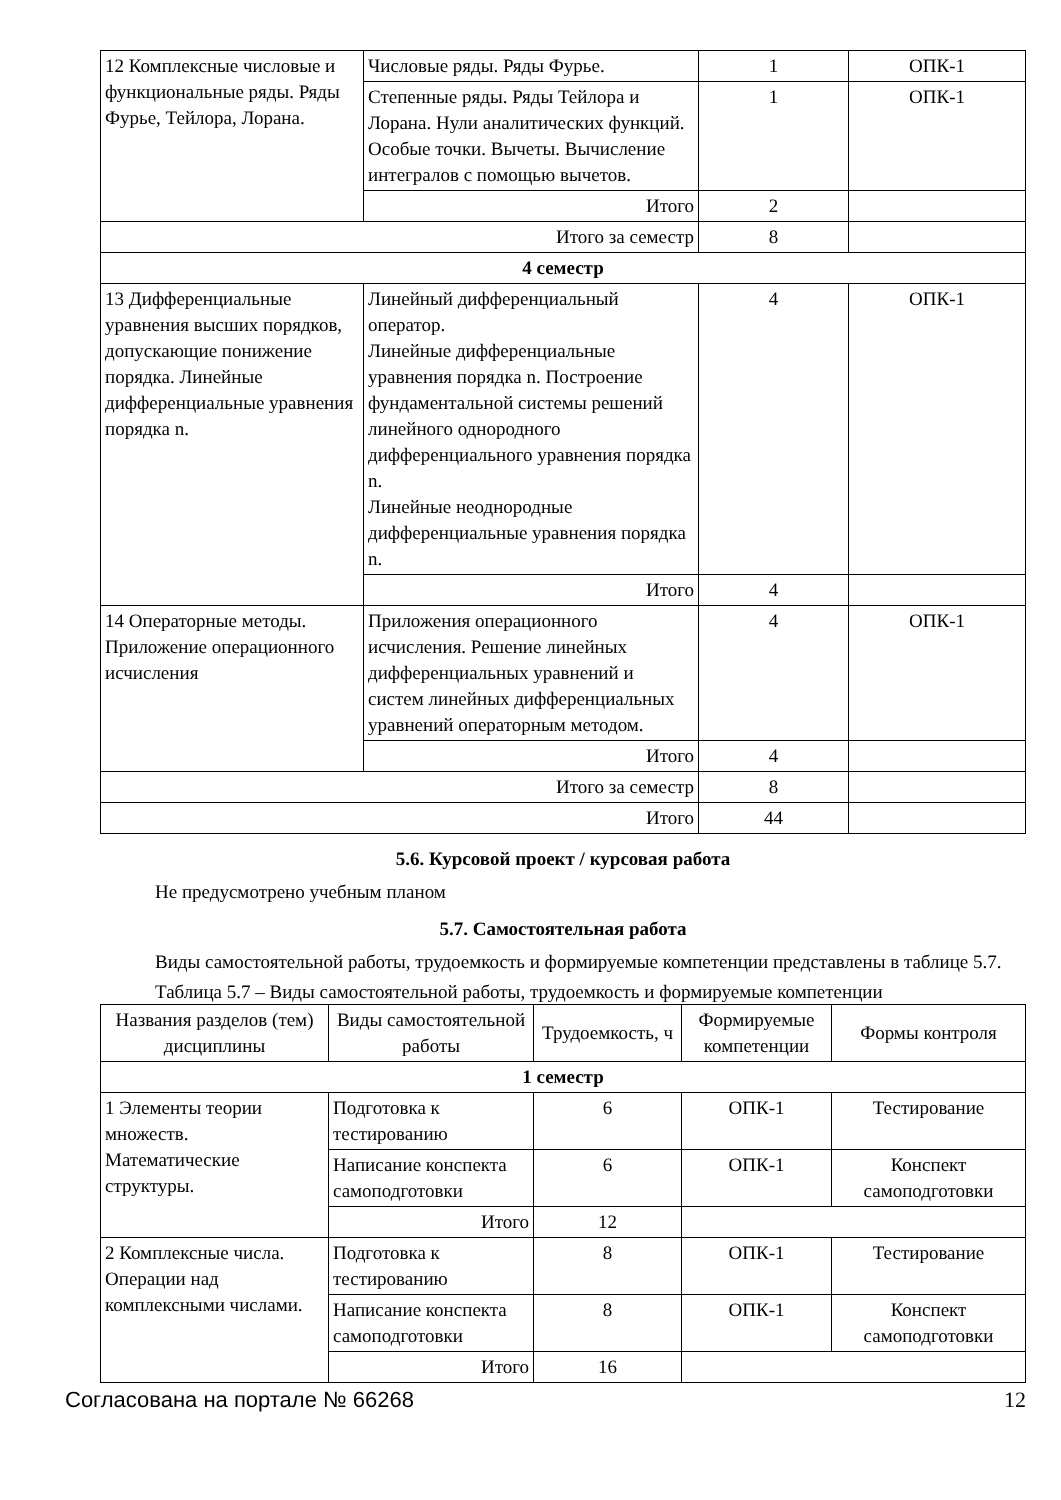| 12 Комплексные числовые и функциональные ряды. Ряды Фурье, Тейлора, Лорана. | Числовые ряды. Ряды Фурье. | 1 | ОПК-1 |
| | Степенные ряды. Ряды Тейлора и Лорана. Нули аналитических функций. Особые точки. Вычеты. Вычисление интегралов с помощью вычетов. | 1 | ОПК-1 |
| | Итого | 2 | |
| Итого за семестр | | 8 | |
| 4 семестр | | | |
| 13 Дифференциальные уравнения высших порядков, допускающие понижение порядка. Линейные дифференциальные уравнения порядка n. | Линейный дифференциальный оператор. Линейные дифференциальные уравнения порядка n. Построение фундаментальной системы решений линейного однородного дифференциального уравнения порядка n. Линейные неоднородные дифференциальные уравнения порядка n. | 4 | ОПК-1 |
| | Итого | 4 | |
| 14 Операторные методы. Приложение операционного исчисления | Приложения операционного исчисления. Решение линейных дифференциальных уравнений и систем линейных дифференциальных уравнений операторным методом. | 4 | ОПК-1 |
| | Итого | 4 | |
| Итого за семестр | | 8 | |
| Итого | | 44 | |
5.6. Курсовой проект / курсовая работа
Не предусмотрено учебным планом
5.7. Самостоятельная работа
Виды самостоятельной работы, трудоемкость и формируемые компетенции представлены в таблице 5.7.
Таблица 5.7 – Виды самостоятельной работы, трудоемкость и формируемые компетенции
| Названия разделов (тем) дисциплины | Виды самостоятельной работы | Трудоемкость, ч | Формируемые компетенции | Формы контроля |
| --- | --- | --- | --- | --- |
| 1 семестр | | | | |
| 1 Элементы теории множеств. Математические структуры. | Подготовка к тестированию | 6 | ОПК-1 | Тестирование |
| | Написание конспекта самоподготовки | 6 | ОПК-1 | Конспект самоподготовки |
| | Итого | 12 | | |
| 2 Комплексные числа. Операции над комплексными числами. | Подготовка к тестированию | 8 | ОПК-1 | Тестирование |
| | Написание конспекта самоподготовки | 8 | ОПК-1 | Конспект самоподготовки |
| | Итого | 16 | | |
Согласована на портале № 66268 12